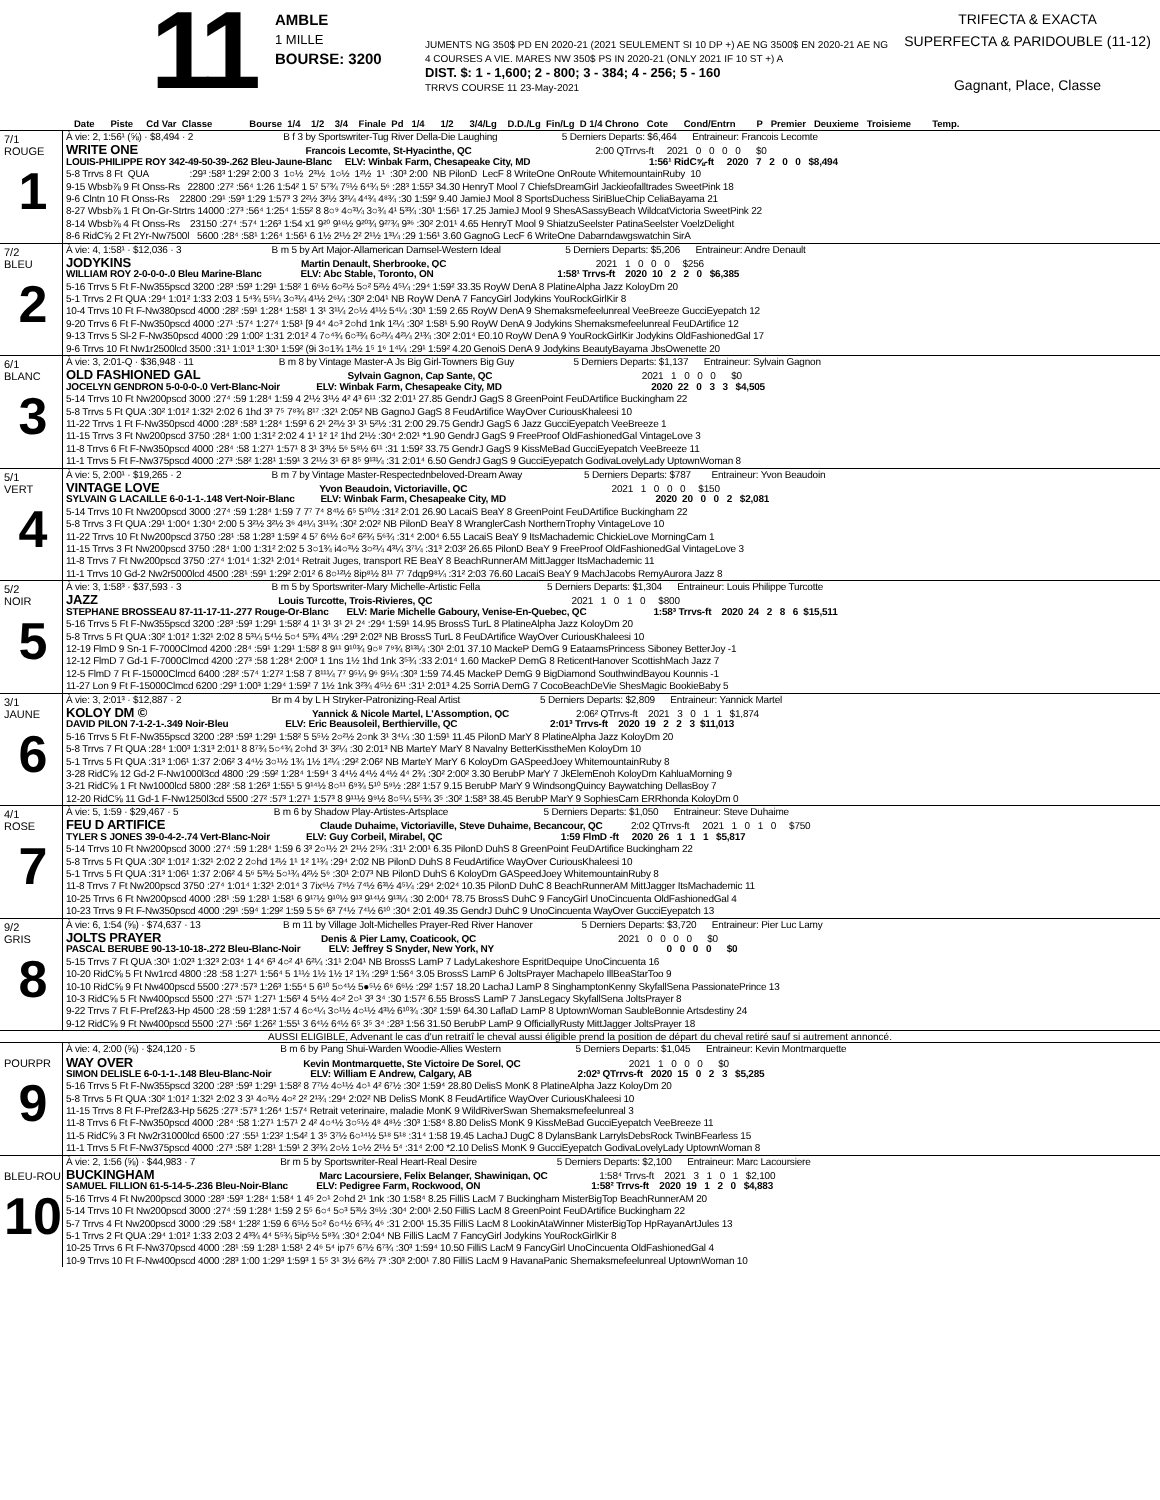11
AMBLE
1 MILLE
BOURSE: 3200
JUMENTS NG 350$ PD EN 2020-21 (2021 SEULEMENT SI 10 DP +) AE NG 3500$ EN 2020-21 AE NG 4 COURSES A VIE. MARES NW 350$ PS IN 2020-21 (ONLY 2021 IF 10 ST +) A
DIST. $: 1 - 1,600; 2 - 800; 3 - 384; 4 - 256; 5 - 160
TRRVS COURSE 11 23-May-2021
TRIFECTA & EXACTA
SUPERFECTA & PARIDOUBLE (11-12)
Gagnant, Place, Classe
Date Piste Cd Var Classe Bourse 1/4 1/2 3/4 Finale Pd 1/4 1/2 3/4/Lg D.D./Lg Fin/Lg D 1/4 Chrono Cote Cond/Entrn P Premier Deuxieme Troisieme Temp.
7/1
ROUGE
1
À vie: 2, 1:56¹ (⅝) · $8,494 · 2 B f 3 by Sportswriter-Tug River Della-Die Laughing 5 Derniers Departs: $6,464 Entraineur: Francois Lecomte
WRITE ONE Francois Lecomte, St-Hyacinthe, QC 2:00 QTrrvs-ft 2021 0 0 0 0 $0
LOUIS-PHILIPPE ROY 342-49-50-39-.262 Bleu-Jaune-Blanc ELV: Winbak Farm, Chesapeake City, MD 1:56¹ RidC⅝-ft 2020 7 2 0 0 $8,494
5-8 Trrvs 8 Ft QUA :29³ :58³ 1:29² 2:00 3 1○½ 2³½ 1○½ 1²½ 1¹ :30³ 2:00 NB PilonD LecF 8 WriteOne OnRoute WhitemountainRuby 10
9-15 Wbsb⅞ 9 Ft Onss-Rs 22800 :27² :56⁴ 1:26 1:54² 1 5⁷ 5⁷¾ 7⁵½ 6⁴¾ 5⁶ :28³ 1:55³ 34.30 HenryT Mool 7 ChiefsDreamGirl Jackieofalltrades SweetPink 18
9-6 Clntn 10 Ft Onss-Rs 22800 :29¹ :59³ 1:29 1:57³ 3 2²½ 3²½ 3²¼ 4⁴¾ 4⁸¾ :30 1:59² 9.40 JamieJ Mool 8 SportsDuchess SiriBlueChip CeliaBayama 21
8-27 Wbsb⅞ 1 Ft On-Gr-Strtrs 14000 :27³ :56⁴ 1:25⁴ 1:55² 8 8○⁹ 4○³¼ 3○¾ 4¹ 5³¾ :30¹ 1:56¹ 17.25 JamieJ Mool 9 ShesASassyBeach WildcatVictoria SweetPink 22
8-14 Wbsb⅞ 4 Ft Onss-Rs 23150 :27⁴ :57⁴ 1:26³ 1:54 x1 9²⁰ 9¹⁶½ 9²⁰¾ 9²⁷¾ 9³⁶ :30² 2:01¹ 4.65 HenryT Mool 9 ShiatzuSeelster PatinaSeelster VoelzDelight
8-6 RidC⅝ 2 Ft 2Yr-Nw7500l 5600 :28⁴ :58¹ 1:26⁴ 1:56¹ 6 1½ 2¹½ 2² 2¹½ 1³¼ :29 1:56¹ 3.60 GagnoG LecF 6 WriteOne Dabarndawgswatchin SirA
7/2
BLEU
2
À vie: 4, 1:58¹ · $12,036 · 3 B m 5 by Art Major-Allamerican Damsel-Western Ideal 5 Derniers Departs: $5,206 Entraineur: Andre Denault
JODYKINS Martin Denault, Sherbrooke, QC 2021 1 0 0 0 $256
WILLIAM ROY 2-0-0-0-.0 Bleu Marine-Blanc ELV: Abc Stable, Toronto, ON 1:58¹ Trrvs-ft 2020 10 2 2 0 $6,385
5-16 Trrvs 5 Ft F-Nw355pscd 3200 :28³ :59³ 1:29¹ 1:58² 1 6⁶½ 6○²½ 5○² 5²½ 4⁵¼ :29⁴ 1:59² 33.35 RoyW DenA 8 PlatineAlpha Jazz KoloyDm 20
5-1 Trrvs 2 Ft QUA :29⁴ 1:01² 1:33 2:03 1 5⁴¾ 5⁵¼ 3○³¼ 4¹½ 2⁶¼ :30³ 2:04¹ NB RoyW DenA 7 FancyGirl Jodykins YouRockGirlKir 8
10-4 Trrvs 10 Ft F-Nw380pscd 4000 :28² :59¹ 1:28⁴ 1:58¹ 1 3¹ 3¹¼ 2○½ 4¹½ 5⁴¼ :30¹ 1:59 2.65 RoyW DenA 9 Shemaksmefeelunreal VeeBreeze GucciEyepatch 12
9-20 Trrvs 6 Ft F-Nw350pscd 4000 :27¹ :57⁴ 1:27⁴ 1:58¹ [9 4⁴ 4○³ 2○hd 1nk 1²¼ :30² 1:58¹ 5.90 RoyW DenA 9 Jodykins Shemaksmefeelunreal FeuDArtifice 12
9-13 Trrvs 5 Sl-2 F-Nw350pscd 4000 :29 1:00² 1:31 2:01² 4 7○⁴¾ 6○³¾ 6○²¼ 4²¼ 2¹¾ :30² 2:01⁴ E0.10 RoyW DenA 9 YouRockGirlKir Jodykins OldFashionedGal 17
9-6 Trrvs 10 Ft Nw1r2500lcd 3500 :31¹ 1:01³ 1:30¹ 1:59² (9i 3○1¾ 1²½ 1⁵ 1⁶ 1⁴¼ :29¹ 1:59² 4.20 GenoiS DenA 9 Jodykins BeautyBayama JbsOwenette 20
6/1
BLANC
3
À vie: 3, 2:01-Q · $36,948 · 11 B m 8 by Vintage Master-A Js Big Girl-Towners Big Guy 5 Derniers Departs: $1,137 Entraineur: Sylvain Gagnon
OLD FASHIONED GAL Sylvain Gagnon, Cap Sante, QC 2021 1 0 0 0 $0
JOCELYN GENDRON 5-0-0-0-.0 Vert-Blanc-Noir ELV: Winbak Farm, Chesapeake City, MD 2020 22 0 3 3 $4,505
5-14 Trrvs 10 Ft Nw200pscd 3000 :27⁴ :59 1:28⁴ 1:59 4 2¹½ 3¹½ 4² 4³ 6¹¹ :32 2:01¹ 27.85 GendrJ GagS 8 GreenPoint FeuDArtifice Buckingham 22
5-8 Trrvs 5 Ft QUA :30² 1:01² 1:32¹ 2:02 6 1hd 3³ 7⁵ 7⁸¾ 8¹⁷ :32¹ 2:05² NB GagnoJ GagS 8 FeudArtifice WayOver CuriousKhaleesi 10
11-22 Trrvs 1 Ft F-Nw350pscd 4000 :28³ :58³ 1:28⁴ 1:59³ 6 2¹ 2²½ 3¹ 3¹ 5²½ :31 2:00 29.75 GendrJ GagS 6 Jazz GucciEyepatch VeeBreeze 1
11-15 Trrvs 3 Ft Nw200pscd 3750 :28⁴ 1:00 1:31² 2:02 4 1¹ 1² 1² 1hd 2¹½ :30⁴ 2:02¹ *1.90 GendrJ GagS 9 FreeProof OldFashionedGal VintageLove 3
11-8 Trrvs 6 Ft F-Nw350pscd 4000 :28⁴ :58 1:27¹ 1:57¹ 8 3¹ 3³½ 5⁶ 5⁸½ 6¹¹ :31 1:59² 33.75 GendrJ GagS 9 KissMeBad GucciEyepatch VeeBreeze 11
11-1 Trrvs 5 Ft F-Nw375pscd 4000 :27³ :58² 1:28¹ 1:59¹ 3 2¹½ 3¹ 6³ 8⁵ 9¹³¼ :31 2:01⁴ 6.50 GendrJ GagS 9 GucciEyepatch GodivaLovelyLady UptownWoman 8
5/1
VERT
4
À vie: 5, 2:00¹ · $19,265 · 2 B m 7 by Vintage Master-Respectednbeloved-Dream Away 5 Derniers Departs: $787 Entraineur: Yvon Beaudoin
VINTAGE LOVE Yvon Beaudoin, Victoriaville, QC 2021 1 0 0 0 $150
SYLVAIN G LACAILLE 6-0-1-1-.148 Vert-Noir-Blanc ELV: Winbak Farm, Chesapeake City, MD 2020 20 0 0 2 $2,081
5-14 Trrvs 10 Ft Nw200pscd 3000 :27⁴ :59 1:28⁴ 1:59 7 7⁷ 7⁴ 8⁴½ 6⁵ 5¹⁰½ :31² 2:01 26.90 LacaiS BeaY 8 GreenPoint FeuDArtifice Buckingham 22
5-8 Trrvs 3 Ft QUA :29¹ 1:00⁴ 1:30⁴ 2:00 5 3²½ 3²½ 3⁶ 4⁸¼ 3¹¹¾ :30² 2:02² NB PilonD BeaY 8 WranglerCash NorthernTrophy VintageLove 10
11-22 Trrvs 10 Ft Nw200pscd 3750 :28¹ :58 1:28³ 1:59² 4 5⁷ 6⁶½ 6○² 6²¾ 5⁶¾ :31⁴ 2:00⁴ 6.55 LacaiS BeaY 9 ItsMachademic ChickieLove MorningCam 1
11-15 Trrvs 3 Ft Nw200pscd 3750 :28⁴ 1:00 1:31² 2:02 5 3○1¾ i4○³½ 3○²¼ 4³¼ 3⁷¼ :31³ 2:03² 26.65 PilonD BeaY 9 FreeProof OldFashionedGal VintageLove 3
11-8 Trrvs 7 Ft Nw200pscd 3750 :27⁴ 1:01⁴ 1:32¹ 2:01⁴ Retrait Juges, transport RE BeaY 8 BeachRunnerAM MittJagger ItsMachademic 11
11-1 Trrvs 10 Gd-2 Nw2r5000lcd 4500 :28¹ :59¹ 1:29² 2:01² 6 8○¹²½ 8ip⁸½ 8¹¹ 7⁷ 7dqp9⁸¼ :31² 2:03 76.60 LacaiS BeaY 9 MachJacobs RemyAurora Jazz 8
5/2
NOIR
5
À vie: 3, 1:58³ · $37,593 · 3 B m 5 by Sportswriter-Mary Michelle-Artistic Fella 5 Derniers Departs: $1,304 Entraineur: Louis Philippe Turcotte
JAZZ Louis Turcotte, Trois-Rivieres, QC 2021 1 0 1 0 $800
STEPHANE BROSSEAU 87-11-17-11-.277 Rouge-Or-Blanc ELV: Marie Michelle Gaboury, Venise-En-Quebec, QC 1:58³ Trrvs-ft 2020 24 2 8 6 $15,511
5-16 Trrvs 5 Ft F-Nw355pscd 3200 :28³ :59³ 1:29¹ 1:58² 4 1¹ 3¹ 3¹ 2¹ 2⁴ :29⁴ 1:59¹ 14.95 BrossS TurL 8 PlatineAlpha Jazz KoloyDm 20
5-8 Trrvs 5 Ft QUA :30² 1:01² 1:32¹ 2:02 8 5³¼ 5⁴½ 5○⁴ 5³¾ 4³¼ :29³ 2:02³ NB BrossS TurL 8 FeuDArtifice WayOver CuriousKhaleesi 10
12-19 FlmD 9 Sn-1 F-7000Clmcd 4200 :28⁴ :59¹ 1:29¹ 1:58² 8 9¹¹ 9¹⁰¾ 9○⁸ 7⁹¾ 8¹³¼ :30¹ 2:01 37.10 MackeP DemG 9 EataamsPrincess Siboney BetterJoy -1
12-12 FlmD 7 Gd-1 F-7000Clmcd 4200 :27³ :58 1:28⁴ 2:00³ 1 1ns 1½ 1hd 1nk 3⁵¾ :33 2:01⁴ 1.60 MackeP DemG 8 ReticentHanover ScottishMach Jazz 7
12-5 FlmD 7 Ft F-15000Clmcd 6400 :28² :57⁴ 1:27² 1:58 7 8¹¹¼ 7⁷ 9⁵¼ 9⁶ 9⁵¼ :30³ 1:59 74.45 MackeP DemG 9 BigDiamond SouthwindBayou Kounnis -1
11-27 Lon 9 Ft F-15000Clmcd 6200 :29³ 1:00³ 1:29⁴ 1:59² 7 1½ 1nk 3²¾ 4⁵½ 6¹¹ :31¹ 2:01³ 4.25 SorriA DemG 7 CocoBeachDeVie ShesMagic BookieBaby 5
3/1
JAUNE
6
À vie: 3, 2:01³ · $12,887 · 2 Br m 4 by L H Stryker-Patronizing-Real Artist 5 Derniers Departs: $2,809 Entraineur: Yannick Martel
KOLOY DM © Yannick & Nicole Martel, L'Assomption, QC 2:06² QTrrvs-ft 2021 3 0 1 1 $1,874
DAVID PILON 7-1-2-1-.349 Noir-Bleu ELV: Eric Beausoleil, Berthierville, QC 2:01³ Trrvs-ft 2020 19 2 2 3 $11,013
5-16 Trrvs 5 Ft F-Nw355pscd 3200 :28³ :59³ 1:29¹ 1:58² 5 5⁵½ 2○²½ 2○nk 3¹ 3⁴¼ :30 1:59¹ 11.45 PilonD MarY 8 PlatineAlpha Jazz KoloyDm 20
5-8 Trrvs 7 Ft QUA :28⁴ 1:00³ 1:31³ 2:01¹ 8 8⁷¾ 5○⁴¾ 2○hd 3¹ 3²¼ :30 2:01³ NB MarteY MarY 8 Navalny BetterKisstheMen KoloyDm 10
5-1 Trrvs 5 Ft QUA :31³ 1:06¹ 1:37 2:06² 3 4⁴½ 3○¹½ 1¾ 1½ 1²¼ :29² 2:06² NB MarteY MarY 6 KoloyDm GASpeedJoey WhitemountainRuby 8
3-28 RidC⅝ 12 Gd-2 F-Nw1000l3cd 4800 :29 :59² 1:28⁴ 1:59⁴ 3 4⁴½ 4⁴½ 4⁴½ 4⁴ 2¾ :30² 2:00² 3.30 BerubP MarY 7 JkElemEnoh KoloyDm KahluaMorning 9
3-21 RidC⅝ 1 Ft Nw1000lcd 5800 :28² :58 1:26³ 1:55¹ 5 9¹⁴½ 8○¹¹ 6⁹¾ 5¹⁰ 5⁹½ :28² 1:57 9.15 BerubP MarY 9 WindsongQuincy Baywatching DellasBoy 7
12-20 RidC⅝ 11 Gd-1 F-Nw1250l3cd 5500 :27² :57³ 1:27¹ 1:57³ 8 9¹¹½ 9⁹½ 8○⁵¼ 5⁵¾ 3⁵ :30² 1:58³ 38.45 BerubP MarY 9 SophiesCam ERRhonda KoloyDm 0
4/1
ROSE
7
À vie: 5, 1:59 · $29,467 · 5 B m 6 by Shadow Play-Artistes-Artsplace 5 Derniers Departs: $1,050 Entraineur: Steve Duhaime
FEU D ARTIFICE Claude Duhaime, Victoriaville, Steve Duhaime, Becancour, QC 2:02 QTrrvs-ft 2021 1 0 1 0 $750
TYLER S JONES 39-0-4-2-.74 Vert-Blanc-Noir ELV: Guy Corbeil, Mirabel, QC 1:59 FlmD -ft 2020 26 1 1 1 $5,817
5-14 Trrvs 10 Ft Nw200pscd 3000 :27⁴ :59 1:28⁴ 1:59 6 3³ 2○¹½ 2¹ 2¹½ 2⁵¾ :31¹ 2:00¹ 6.35 PilonD DuhS 8 GreenPoint FeuDArtifice Buckingham 22
5-8 Trrvs 5 Ft QUA :30² 1:01² 1:32¹ 2:02 2 2○hd 1²½ 1¹ 1² 1¹¾ :29⁴ 2:02 NB PilonD DuhS 8 FeudArtifice WayOver CuriousKhaleesi 10
5-1 Trrvs 5 Ft QUA :31³ 1:06¹ 1:37 2:06² 4 5⁶ 5³½ 5○¹¾ 4²½ 5⁶ :30¹ 2:07³ NB PilonD DuhS 6 KoloyDm GASpeedJoey WhitemountainRuby 8
11-8 Trrvs 7 Ft Nw200pscd 3750 :27⁴ 1:01⁴ 1:32¹ 2:01⁴ 3 7ix⁶½ 7⁹½ 7⁴½ 6³½ 4⁵¼ :29⁴ 2:02⁴ 10.35 PilonD DuhC 8 BeachRunnerAM MittJagger ItsMachademic 11
10-25 Trrvs 6 Ft Nw200pscd 4000 :28¹ :59 1:28¹ 1:58¹ 6 9¹⁷½ 9¹⁰½ 9¹³ 9¹⁴½ 9¹³¼ :30 2:00⁴ 78.75 BrossS DuhC 9 FancyGirl UnoCincuenta OldFashionedGal 4
10-23 Trrvs 9 Ft F-Nw350pscd 4000 :29¹ :59⁴ 1:29² 1:59 5 5⁶ 6³ 7⁴½ 7⁴½ 6¹⁰ :30⁴ 2:01 49.35 GendrJ DuhC 9 UnoCincuenta WayOver GucciEyepatch 13
9/2
GRIS
8
À vie: 6, 1:54 (⅝) · $74,637 · 13 B m 11 by Village Jolt-Michelles Prayer-Red River Hanover 5 Derniers Departs: $3,720 Entraineur: Pier Luc Lamy
JOLTS PRAYER Denis & Pier Lamy, Coaticook, QC 2021 0 0 0 0 $0
PASCAL BERUBE 90-13-10-18-.272 Bleu-Blanc-Noir ELV: Jeffrey S Snyder, New York, NY 0 0 0 0 $0
5-15 Trrvs 7 Ft QUA :30¹ 1:02³ 1:32³ 2:03⁴ 1 4⁴ 6³ 4○² 4¹ 6²¼ :31¹ 2:04¹ NB BrossS LamP 7 LadyLakeshore EspritDequipe UnoCincuenta 16
10-20 RidC⅝ 5 Ft Nw1rcd 4800 :28 :58 1:27¹ 1:56⁴ 5 1¹½ 1½ 1½ 1² 1¾ :29³ 1:56⁴ 3.05 BrossS LamP 6 JoltsPrayer Machapelo IllBeaStarToo 9
10-10 RidC⅝ 9 Ft Nw400pscd 5500 :27³ :57³ 1:26³ 1:55⁴ 5 6¹⁰ 5○⁴½ 5●⁵½ 6⁶ 6⁶½ :29² 1:57 18.20 LachaJ LamP 8 SinghamptonKenny SkyfallSena PassionatePrince 13
10-3 RidC⅝ 5 Ft Nw400pscd 5500 :27¹ :57¹ 1:27¹ 1:56³ 4 5⁴½ 4○² 2○¹ 3³ 3⁴ :30 1:57² 6.55 BrossS LamP 7 JansLegacy SkyfallSena JoltsPrayer 8
9-22 Trrvs 7 Ft F-Pref2&3-Hp 4500 :28 :59 1:28³ 1:57 4 6○⁴¼ 3○¹½ 4○¹½ 4³½ 6¹⁰¾ :30² 1:59¹ 64.30 LaflaD LamP 8 UptownWoman SaubleBonnie Artsdestiny 24
9-12 RidC⅝ 9 Ft Nw400pscd 5500 :27¹ :56² 1:26² 1:55¹ 3 6⁴½ 6⁴½ 6⁵ 3⁵ 3⁴ :28³ 1:56 31.50 BerubP LamP 9 OfficiallyRusty MittJagger JoltsPrayer 18
AUSSI ELIGIBLE, Advenant le cas d'un retraitî le cheval aussi éligible prend la position de départ du cheval retiré sauf si autrement annoncé.
POURPR
9
À vie: 4, 2:00 (⅝) · $24,120 · 5 B m 6 by Pang Shui-Warden Woodie-Allies Western 5 Derniers Departs: $1,045 Entraineur: Kevin Montmarquette
WAY OVER Kevin Montmarquette, Ste Victoire De Sorel, QC 2021 1 0 0 0 $0
SIMON DELISLE 6-0-1-1-.148 Bleu-Blanc-Noir ELV: William E Andrew, Calgary, AB 2:02³ QTrrvs-ft 2020 15 0 2 3 $5,285
5-16 Trrvs 5 Ft F-Nw355pscd 3200 :28³ :59³ 1:29¹ 1:58² 8 7⁷½ 4○¹½ 4○¹ 4² 6⁷½ :30² 1:59⁴ 28.80 DelisS MonK 8 PlatineAlpha Jazz KoloyDm 20
5-8 Trrvs 5 Ft QUA :30² 1:01² 1:32¹ 2:02 3 3¹ 4○³½ 4○² 2² 2¹¾ :29⁴ 2:02² NB DelisS MonK 8 FeudArtifice WayOver CuriousKhaleesi 10
11-15 Trrvs 8 Ft F-Pref2&3-Hp 5625 :27³ :57³ 1:26⁴ 1:57⁴ Retrait veterinaire, maladie MonK 9 WildRiverSwan Shemaksmefeelunreal 3
11-8 Trrvs 6 Ft F-Nw350pscd 4000 :28⁴ :58 1:27¹ 1:57¹ 2 4² 4○⁴½ 3○⁵½ 4⁸ 4⁸½ :30³ 1:58⁴ 8.80 DelisS MonK 9 KissMeBad GucciEyepatch VeeBreeze 11
11-5 RidC⅝ 3 Ft Nw2r31000lcd 6500 :27 :55¹ 1:23² 1:54² 1 3⁵ 3⁷½ 6○¹⁴½ 5¹⁸ 5¹⁸ :31⁴ 1:58 19.45 LachaJ DugC 8 DylansBank LarrylsDebsRock TwinBFearless 15
11-1 Trrvs 5 Ft F-Nw375pscd 4000 :27³ :58² 1:28¹ 1:59¹ 2 3²¾ 2○½ 1○½ 2¹½ 5⁴ :31⁴ 2:00 *2.10 DelisS MonK 9 GucciEyepatch GodivaLovelyLady UptownWoman 8
BLEU-ROU
10
À vie: 2, 1:56 (⅝) · $44,983 · 7 Br m 5 by Sportswriter-Real Heart-Real Desire 5 Derniers Departs: $2,100 Entraineur: Marc Lacoursiere
BUCKINGHAM Marc Lacoursiere, Felix Belanger, Shawinigan, QC 1:58⁴ Trrvs-ft 2021 3 1 0 1 $2,100
SAMUEL FILLION 61-5-14-5-.236 Bleu-Noir-Blanc ELV: Pedigree Farm, Rockwood, ON 1:58² Trrvs-ft 2020 19 1 2 0 $4,883
5-16 Trrvs 4 Ft Nw200pscd 3000 :28³ :59³ 1:28⁴ 1:58⁴ 1 4⁵ 2○¹ 2○hd 2¹ 1nk :30 1:58⁴ 8.25 FilliS LacM 7 Buckingham MisterBigTop BeachRunnerAM 20
5-14 Trrvs 10 Ft Nw200pscd 3000 :27⁴ :59 1:28⁴ 1:59 2 5⁵ 6○⁴ 5○³ 5³½ 3⁶½ :30⁴ 2:00¹ 2.50 FilliS LacM 8 GreenPoint FeuDArtifice Buckingham 22
5-7 Trrvs 4 Ft Nw200pscd 3000 :29 :58⁴ 1:28² 1:59 6 6⁵½ 5○² 6○⁴½ 6⁵¾ 4⁶ :31 2:00¹ 15.35 FilliS LacM 8 LookinAtaWinner MisterBigTop HpRayanArtJules 13
5-1 Trrvs 2 Ft QUA :29⁴ 1:01² 1:33 2:03 2 4³¾ 4⁴ 5⁵¾ 5ip⁵½ 5⁸¾ :30⁴ 2:04⁴ NB FilliS LacM 7 FancyGirl Jodykins YouRockGirlKir 8
10-25 Trrvs 6 Ft F-Nw370pscd 4000 :28¹ :59 1:28¹ 1:58¹ 2 4⁶ 5⁴ ip7⁵ 6⁷½ 6⁷¾ :30³ 1:59⁴ 10.50 FilliS LacM 9 FancyGirl UnoCincuenta OldFashionedGal 4
10-9 Trrvs 10 Ft F-Nw400pscd 4000 :28³ 1:00 1:29³ 1:59³ 1 5⁵ 3¹ 3½ 6²½ 7³ :30³ 2:00¹ 7.80 FilliS LacM 9 HavanaPanic Shemaksmefeelunreal UptownWoman 10